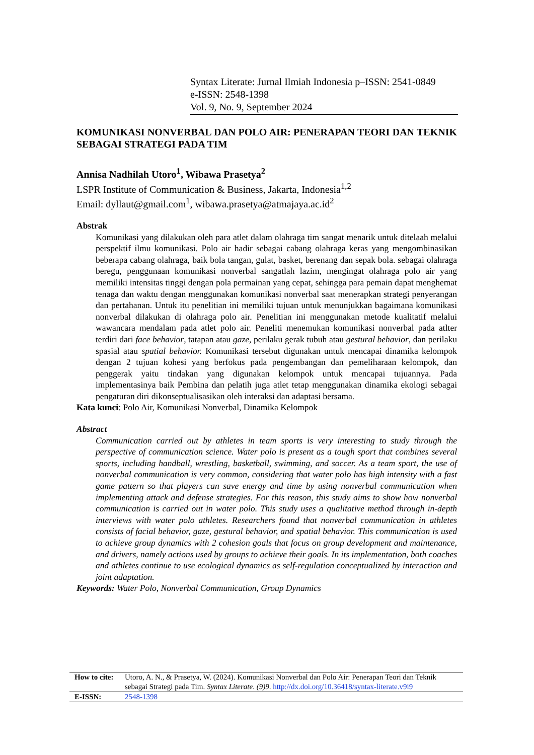Syntax Literate: Jurnal Ilmiah Indonesia p–ISSN: 2541-0849
e-ISSN: 2548-1398
Vol. 9, No. 9, September 2024
KOMUNIKASI NONVERBAL DAN POLO AIR: PENERAPAN TEORI DAN TEKNIK SEBAGAI STRATEGI PADA TIM
Annisa Nadhilah Utoro<sup>1</sup>, Wibawa Prasetya<sup>2</sup>
LSPR Institute of Communication & Business, Jakarta, Indonesia<sup>1,2</sup>
Email: dyllaut@gmail.com<sup>1</sup>, wibawa.prasetya@atmajaya.ac.id<sup>2</sup>
Abstrak
Komunikasi yang dilakukan oleh para atlet dalam olahraga tim sangat menarik untuk ditelaah melalui perspektif ilmu komunikasi. Polo air hadir sebagai cabang olahraga keras yang mengombinasikan beberapa cabang olahraga, baik bola tangan, gulat, basket, berenang dan sepak bola. sebagai olahraga beregu, penggunaan komunikasi nonverbal sangatlah lazim, mengingat olahraga polo air yang memiliki intensitas tinggi dengan pola permainan yang cepat, sehingga para pemain dapat menghemat tenaga dan waktu dengan menggunakan komunikasi nonverbal saat menerapkan strategi penyerangan dan pertahanan. Untuk itu penelitian ini memiliki tujuan untuk menunjukkan bagaimana komunikasi nonverbal dilakukan di olahraga polo air. Penelitian ini menggunakan metode kualitatif melalui wawancara mendalam pada atlet polo air. Peneliti menemukan komunikasi nonverbal pada atlter terdiri dari face behavior, tatapan atau gaze, perilaku gerak tubuh atau gestural behavior, dan perilaku spasial atau spatial behavior. Komunikasi tersebut digunakan untuk mencapai dinamika kelompok dengan 2 tujuan kohesi yang berfokus pada pengembangan dan pemeliharaan kelompok, dan penggerak yaitu tindakan yang digunakan kelompok untuk mencapai tujuannya. Pada implementasinya baik Pembina dan pelatih juga atlet tetap menggunakan dinamika ekologi sebagai pengaturan diri dikonseptualisasikan oleh interaksi dan adaptasi bersama.
Kata kunci: Polo Air, Komunikasi Nonverbal, Dinamika Kelompok
Abstract
Communication carried out by athletes in team sports is very interesting to study through the perspective of communication science. Water polo is present as a tough sport that combines several sports, including handball, wrestling, basketball, swimming, and soccer. As a team sport, the use of nonverbal communication is very common, considering that water polo has high intensity with a fast game pattern so that players can save energy and time by using nonverbal communication when implementing attack and defense strategies. For this reason, this study aims to show how nonverbal communication is carried out in water polo. This study uses a qualitative method through in-depth interviews with water polo athletes. Researchers found that nonverbal communication in athletes consists of facial behavior, gaze, gestural behavior, and spatial behavior. This communication is used to achieve group dynamics with 2 cohesion goals that focus on group development and maintenance, and drivers, namely actions used by groups to achieve their goals. In its implementation, both coaches and athletes continue to use ecological dynamics as self-regulation conceptualized by interaction and joint adaptation.
Keywords: Water Polo, Nonverbal Communication, Group Dynamics
| How to cite: | Utoro, A. N., & Prasetya, W. (2024). Komunikasi Nonverbal dan Polo Air: Penerapan Teori dan Teknik sebagai Strategi pada Tim. Syntax Literate . (9)9 . http://dx.doi.org/10.36418/syntax-literate.v9i9 |
| E-ISSN: | 2548-1398 |